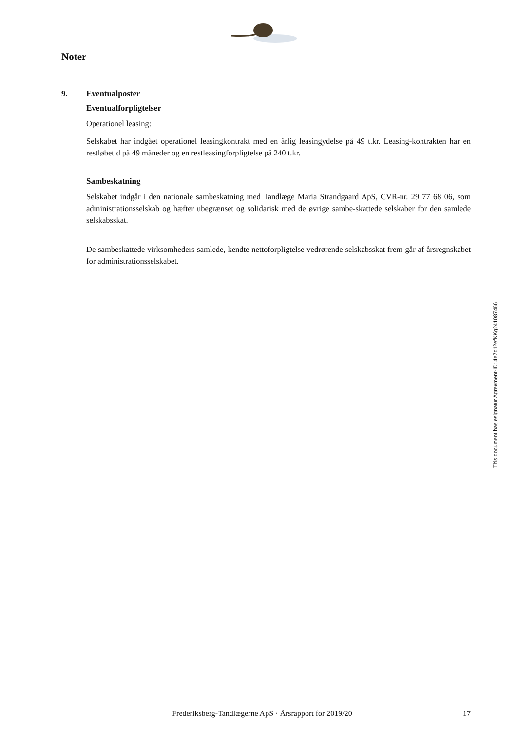Noter
9. Eventualposter
Eventualforpligtelser
Operationel leasing:
Selskabet har indgået operationel leasingkontrakt med en årlig leasingydelse på 49 t.kr. Leasing-kontrakten har en restløbetid på 49 måneder og en restleasingforpligtelse på 240 t.kr.
Sambeskatning
Selskabet indgår i den nationale sambeskatning med Tandlæge Maria Strandgaard ApS, CVR-nr. 29 77 68 06, som administrationsselskab og hæfter ubegrænset og solidarisk med de øvrige sambe-skattede selskaber for den samlede selskabsskat.
De sambeskattede virksomheders samlede, kendte nettoforpligtelse vedrørende selskabsskat frem-går af årsregnskabet for administrationsselskabet.
This document has esignatur Agreement-ID: 4e7d12efKKg241087466
Frederiksberg-Tandlægerne ApS · Årsrapport for 2019/20 17